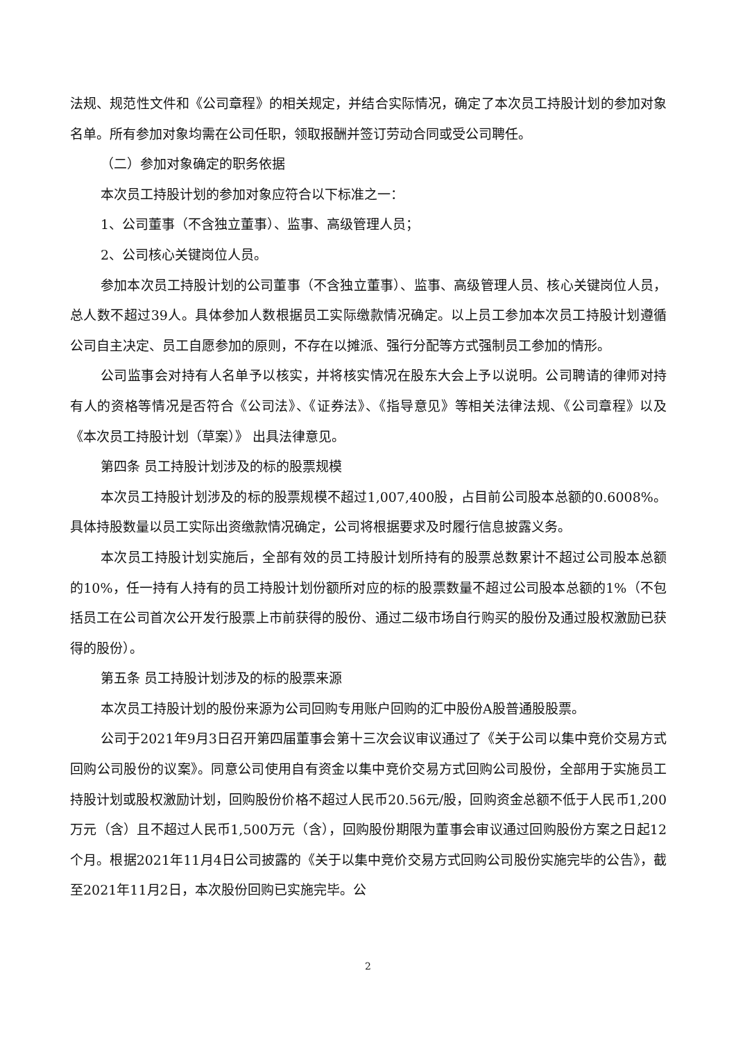法规、规范性文件和《公司章程》的相关规定，并结合实际情况，确定了本次员工持股计划的参加对象名单。所有参加对象均需在公司任职，领取报酬并签订劳动合同或受公司聘任。
（二）参加对象确定的职务依据
本次员工持股计划的参加对象应符合以下标准之一：
1、公司董事（不含独立董事）、监事、高级管理人员；
2、公司核心关键岗位人员。
参加本次员工持股计划的公司董事（不含独立董事）、监事、高级管理人员、核心关键岗位人员，总人数不超过39人。具体参加人数根据员工实际缴款情况确定。以上员工参加本次员工持股计划遵循公司自主决定、员工自愿参加的原则，不存在以摊派、强行分配等方式强制员工参加的情形。
公司监事会对持有人名单予以核实，并将核实情况在股东大会上予以说明。公司聘请的律师对持有人的资格等情况是否符合《公司法》、《证券法》、《指导意见》等相关法律法规、《公司章程》以及《本次员工持股计划（草案）》 出具法律意见。
第四条 员工持股计划涉及的标的股票规模
本次员工持股计划涉及的标的股票规模不超过1,007,400股，占目前公司股本总额的0.6008%。具体持股数量以员工实际出资缴款情况确定，公司将根据要求及时履行信息披露义务。
本次员工持股计划实施后，全部有效的员工持股计划所持有的股票总数累计不超过公司股本总额的10%，任一持有人持有的员工持股计划份额所对应的标的股票数量不超过公司股本总额的1%（不包括员工在公司首次公开发行股票上市前获得的股份、通过二级市场自行购买的股份及通过股权激励已获得的股份）。
第五条 员工持股计划涉及的标的股票来源
本次员工持股计划的股份来源为公司回购专用账户回购的汇中股份A股普通股股票。
公司于2021年9月3日召开第四届董事会第十三次会议审议通过了《关于公司以集中竞价交易方式回购公司股份的议案》。同意公司使用自有资金以集中竞价交易方式回购公司股份，全部用于实施员工持股计划或股权激励计划，回购股份价格不超过人民币20.56元/股，回购资金总额不低于人民币1,200万元（含）且不超过人民币1,500万元（含），回购股份期限为董事会审议通过回购股份方案之日起12个月。根据2021年11月4日公司披露的《关于以集中竞价交易方式回购公司股份实施完毕的公告》，截至2021年11月2日，本次股份回购已实施完毕。公
2